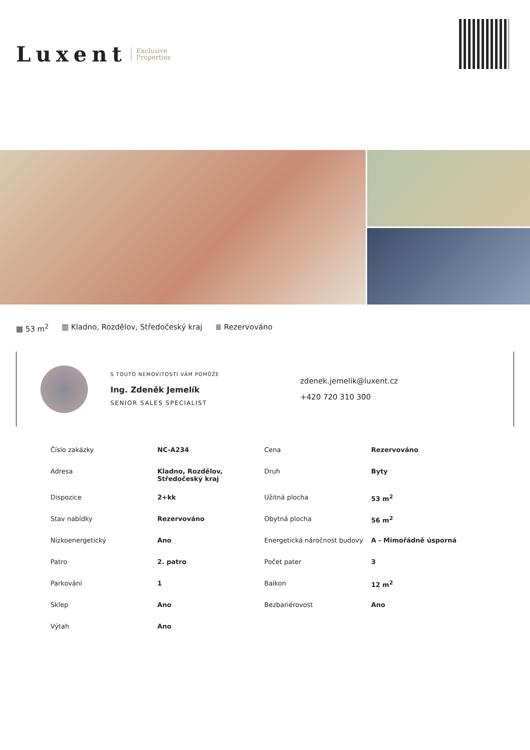Luxent Exclusive
Properties
▦ 53 m<sup>2</sup> ▥ Kladno, Rozdělov, Středočeský kraj ≣ Rezervováno
S TOUTO NEMOVITOSTÍ VÁM POMŮŽE
Ing. Zdeněk Jemelík
SENIOR SALES SPECIALIST
zdenek.jemelik@luxent.cz
+420 720 310 300
| Číslo zakázky | NC-A234 | Cena | Rezervováno |
| Adresa | Kladno, Rozdělov, Středočeský kraj | Druh | Byty |
| Dispozice | 2+kk | Užitná plocha | 53 m<sup>2</sup> |
| Stav nabídky | Rezervováno | Obytná plocha | 56 m<sup>2</sup> |
| Nízkoenergetický | Ano | Energetická náročnost budovy | A - Mimořádně úsporná |
| Patro | 2. patro | Počet pater | 3 |
| Parkování | 1 | Balkon | 12 m<sup>2</sup> |
| Sklep | Ano | Bezbariérovost | Ano |
| Výtah | Ano | | |